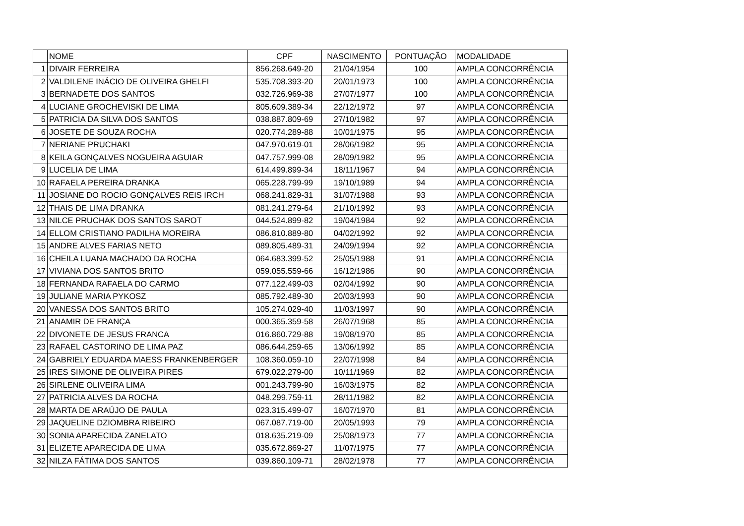| | NOME | CPF | NASCIMENTO | PONTUAÇÃO | MODALIDADE |
| --- | --- | --- | --- | --- | --- |
| 1 | DIVAIR FERREIRA | 856.268.649-20 | 21/04/1954 | 100 | AMPLA CONCORRÊNCIA |
| 2 | VALDILENE INÁCIO DE OLIVEIRA GHELFI | 535.708.393-20 | 20/01/1973 | 100 | AMPLA CONCORRÊNCIA |
| 3 | BERNADETE DOS SANTOS | 032.726.969-38 | 27/07/1977 | 100 | AMPLA CONCORRÊNCIA |
| 4 | LUCIANE GROCHEVISKI DE LIMA | 805.609.389-34 | 22/12/1972 | 97 | AMPLA CONCORRÊNCIA |
| 5 | PATRICIA DA SILVA DOS SANTOS | 038.887.809-69 | 27/10/1982 | 97 | AMPLA CONCORRÊNCIA |
| 6 | JOSETE DE SOUZA ROCHA | 020.774.289-88 | 10/01/1975 | 95 | AMPLA CONCORRÊNCIA |
| 7 | NERIANE PRUCHAKI | 047.970.619-01 | 28/06/1982 | 95 | AMPLA CONCORRÊNCIA |
| 8 | KEILA GONÇALVES NOGUEIRA AGUIAR | 047.757.999-08 | 28/09/1982 | 95 | AMPLA CONCORRÊNCIA |
| 9 | LUCELIA DE LIMA | 614.499.899-34 | 18/11/1967 | 94 | AMPLA CONCORRÊNCIA |
| 10 | RAFAELA PEREIRA DRANKA | 065.228.799-99 | 19/10/1989 | 94 | AMPLA CONCORRÊNCIA |
| 11 | JOSIANE DO ROCIO GONÇALVES REIS IRCH | 068.241.829-31 | 31/07/1988 | 93 | AMPLA CONCORRÊNCIA |
| 12 | THAIS DE LIMA DRANKA | 081.241.279-64 | 21/10/1992 | 93 | AMPLA CONCORRÊNCIA |
| 13 | NILCE PRUCHAK DOS SANTOS SAROT | 044.524.899-82 | 19/04/1984 | 92 | AMPLA CONCORRÊNCIA |
| 14 | ELLOM CRISTIANO PADILHA MOREIRA | 086.810.889-80 | 04/02/1992 | 92 | AMPLA CONCORRÊNCIA |
| 15 | ANDRE ALVES FARIAS NETO | 089.805.489-31 | 24/09/1994 | 92 | AMPLA CONCORRÊNCIA |
| 16 | CHEILA LUANA MACHADO DA ROCHA | 064.683.399-52 | 25/05/1988 | 91 | AMPLA CONCORRÊNCIA |
| 17 | VIVIANA DOS SANTOS BRITO | 059.055.559-66 | 16/12/1986 | 90 | AMPLA CONCORRÊNCIA |
| 18 | FERNANDA RAFAELA DO CARMO | 077.122.499-03 | 02/04/1992 | 90 | AMPLA CONCORRÊNCIA |
| 19 | JULIANE MARIA PYKOSZ | 085.792.489-30 | 20/03/1993 | 90 | AMPLA CONCORRÊNCIA |
| 20 | VANESSA DOS SANTOS BRITO | 105.274.029-40 | 11/03/1997 | 90 | AMPLA CONCORRÊNCIA |
| 21 | ANAMIR DE FRANÇA | 000.365.359-58 | 26/07/1968 | 85 | AMPLA CONCORRÊNCIA |
| 22 | DIVONETE DE JESUS FRANCA | 016.860.729-88 | 19/08/1970 | 85 | AMPLA CONCORRÊNCIA |
| 23 | RAFAEL CASTORINO DE LIMA PAZ | 086.644.259-65 | 13/06/1992 | 85 | AMPLA CONCORRÊNCIA |
| 24 | GABRIELY EDUARDA MAESS FRANKENBERGER | 108.360.059-10 | 22/07/1998 | 84 | AMPLA CONCORRÊNCIA |
| 25 | IRES SIMONE DE OLIVEIRA PIRES | 679.022.279-00 | 10/11/1969 | 82 | AMPLA CONCORRÊNCIA |
| 26 | SIRLENE OLIVEIRA LIMA | 001.243.799-90 | 16/03/1975 | 82 | AMPLA CONCORRÊNCIA |
| 27 | PATRICIA ALVES DA ROCHA | 048.299.759-11 | 28/11/1982 | 82 | AMPLA CONCORRÊNCIA |
| 28 | MARTA DE ARAÚJO DE PAULA | 023.315.499-07 | 16/07/1970 | 81 | AMPLA CONCORRÊNCIA |
| 29 | JAQUELINE DZIOMBRA RIBEIRO | 067.087.719-00 | 20/05/1993 | 79 | AMPLA CONCORRÊNCIA |
| 30 | SONIA APARECIDA ZANELATO | 018.635.219-09 | 25/08/1973 | 77 | AMPLA CONCORRÊNCIA |
| 31 | ELIZETE APARECIDA DE LIMA | 035.672.869-27 | 11/07/1975 | 77 | AMPLA CONCORRÊNCIA |
| 32 | NILZA FÁTIMA DOS SANTOS | 039.860.109-71 | 28/02/1978 | 77 | AMPLA CONCORRÊNCIA |